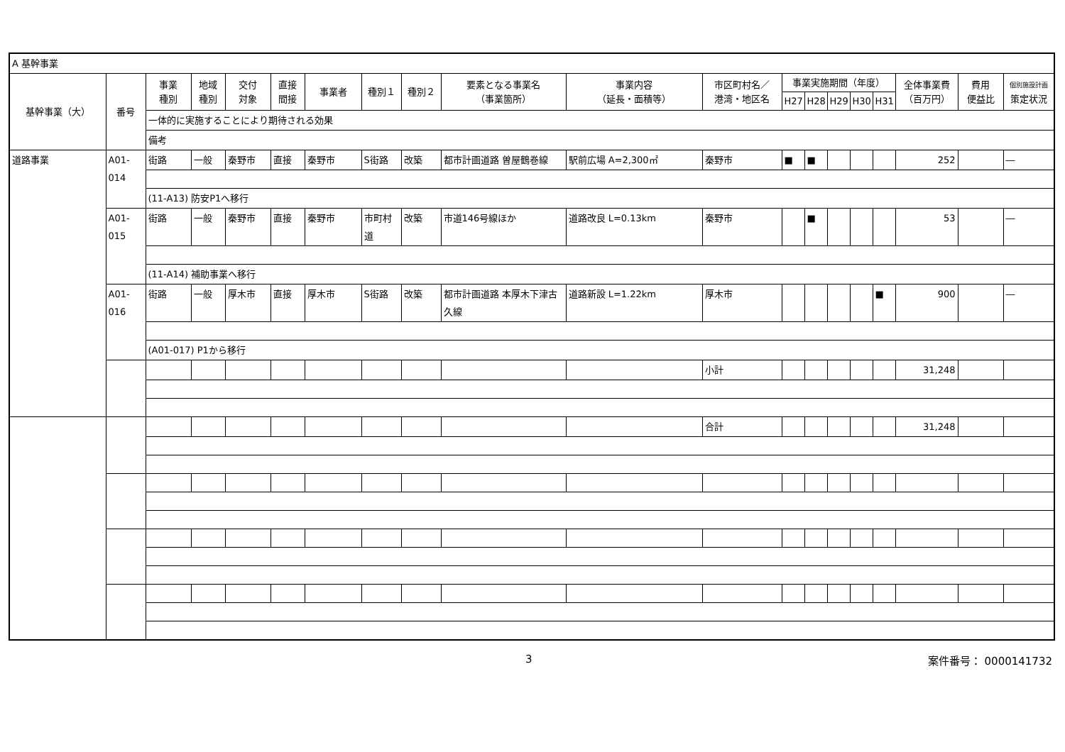| A 基幹事業 | | | | | | | | | | | | | | | | | | | |
| 基幹事業（大） | 番号 | 事業 種別 | 地域 種別 | 交付 対象 | 直接 間接 | 事業者 | 種別１ | 種別２ | 要素となる事業名 （事業箇所） | 事業内容 （延長・面積等） | 市区町村名／ 港湾・地区名 | 事業実施期間（年度） | | | | | 全体事業費 （百万円） | 費用 便益比 | 個別施設計画 策定状況 |
| | | | | | | | | | | | | H27 | H28 | H29 | H30 | H31 | | | |
| | | 一体的に実施することにより期待される効果 | | | | | | | | | | | | | | | | | |
| | | 備考 | | | | | | | | | | | | | | | | | |
| 道路事業 | A01-014 | 街路 | 一般 | 秦野市 | 直接 | 秦野市 | S街路 | 改築 | 都市計画道路 曽屋鶴巻線 | 駅前広場 A=2,300㎡ | 秦野市 | ■ | ■ | | | | 252 | | ― |
| | | (11-A13) 防安P1へ移行 | | | | | | | | | | | | | | | | | |
| | A01-015 | 街路 | 一般 | 秦野市 | 直接 | 秦野市 | 市町村道 | 改築 | 市道146号線ほか | 道路改良 L=0.13km | 秦野市 | | ■ | | | | 53 | | ― |
| | | (11-A14) 補助事業へ移行 | | | | | | | | | | | | | | | | | |
| | A01-016 | 街路 | 一般 | 厚木市 | 直接 | 厚木市 | S街路 | 改築 | 都市計画道路 本厚木下津古久線 | 道路新設 L=1.22km | 厚木市 | | | | | ■ | 900 | | ― |
| | | (A01-017) P1から移行 | | | | | | | | | | | | | | | | | |
| | | | | | | | | | | | 小計 | | | | | | 31,248 | | |
| | | | | | | | | | | | 合計 | | | | | | 31,248 | | |
3 案件番号： 0000141732